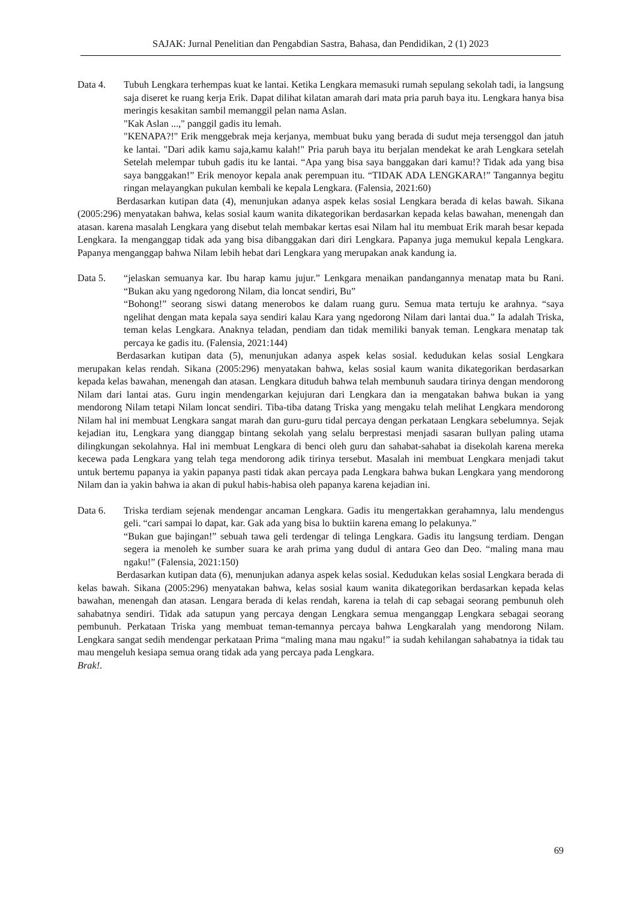SAJAK: Jurnal Penelitian dan Pengabdian Sastra, Bahasa, dan Pendidikan, 2 (1) 2023
Data 4. Tubuh Lengkara terhempas kuat ke lantai. Ketika Lengkara memasuki rumah sepulang sekolah tadi, ia langsung saja diseret ke ruang kerja Erik. Dapat dilihat kilatan amarah dari mata pria paruh baya itu. Lengkara hanya bisa meringis kesakitan sambil memanggil pelan nama Aslan.
"Kak Aslan ...," panggil gadis itu lemah.
"KENAPA?!" Erik menggebrak meja kerjanya, membuat buku yang berada di sudut meja tersenggol dan jatuh ke lantai. "Dari adik kamu saja,kamu kalah!" Pria paruh baya itu berjalan mendekat ke arah Lengkara setelah Setelah melempar tubuh gadis itu ke lantai. “Apa yang bisa saya banggakan dari kamu!? Tidak ada yang bisa saya banggakan!” Erik menoyor kepala anak perempuan itu. “TIDAK ADA LENGKARA!” Tangannya begitu ringan melayangkan pukulan kembali ke kepala Lengkara. (Falensia, 2021:60)
Berdasarkan kutipan data (4), menunjukan adanya aspek kelas sosial Lengkara berada di kelas bawah. Sikana (2005:296) menyatakan bahwa, kelas sosial kaum wanita dikategorikan berdasarkan kepada kelas bawahan, menengah dan atasan. karena masalah Lengkara yang disebut telah membakar kertas esai Nilam hal itu membuat Erik marah besar kepada Lengkara. Ia menganggap tidak ada yang bisa dibanggakan dari diri Lengkara. Papanya juga memukul kepala Lengkara. Papanya menganggap bahwa Nilam lebih hebat dari Lengkara yang merupakan anak kandung ia.
Data 5. “jelaskan semuanya kar. Ibu harap kamu jujur.” Lenkgara menaikan pandangannya menatap mata bu Rani. “Bukan aku yang ngedorong Nilam, dia loncat sendiri, Bu”
“Bohong!” seorang siswi datang menerobos ke dalam ruang guru. Semua mata tertuju ke arahnya. “saya ngelihat dengan mata kepala saya sendiri kalau Kara yang ngedorong Nilam dari lantai dua.” Ia adalah Triska, teman kelas Lengkara. Anaknya teladan, pendiam dan tidak memiliki banyak teman. Lengkara menatap tak percaya ke gadis itu. (Falensia, 2021:144)
Berdasarkan kutipan data (5), menunjukan adanya aspek kelas sosial. kedudukan kelas sosial Lengkara merupakan kelas rendah. Sikana (2005:296) menyatakan bahwa, kelas sosial kaum wanita dikategorikan berdasarkan kepada kelas bawahan, menengah dan atasan. Lengkara dituduh bahwa telah membunuh saudara tirinya dengan mendorong Nilam dari lantai atas. Guru ingin mendengarkan kejujuran dari Lengkara dan ia mengatakan bahwa bukan ia yang mendorong Nilam tetapi Nilam loncat sendiri. Tiba-tiba datang Triska yang mengaku telah melihat Lengkara mendorong Nilam hal ini membuat Lengkara sangat marah dan guru-guru tidal percaya dengan perkataan Lengkara sebelumnya. Sejak kejadian itu, Lengkara yang dianggap bintang sekolah yang selalu berprestasi menjadi sasaran bullyan paling utama dilingkungan sekolahnya. Hal ini membuat Lengkara di benci oleh guru dan sahabat-sahabat ia disekolah karena mereka kecewa pada Lengkara yang telah tega mendorong adik tirinya tersebut. Masalah ini membuat Lengkara menjadi takut untuk bertemu papanya ia yakin papanya pasti tidak akan percaya pada Lengkara bahwa bukan Lengkara yang mendorong Nilam dan ia yakin bahwa ia akan di pukul habis-habisa oleh papanya karena kejadian ini.
Data 6. Triska terdiam sejenak mendengar ancaman Lengkara. Gadis itu mengertakkan gerahamnya, lalu mendengus geli. “cari sampai lo dapat, kar. Gak ada yang bisa lo buktiin karena emang lo pelakunya.”
“Bukan gue bajingan!” sebuah tawa geli terdengar di telinga Lengkara. Gadis itu langsung terdiam. Dengan segera ia menoleh ke sumber suara ke arah prima yang dudul di antara Geo dan Deo. “maling mana mau ngaku!” (Falensia, 2021:150)
Berdasarkan kutipan data (6), menunjukan adanya aspek kelas sosial. Kedudukan kelas sosial Lengkara berada di kelas bawah. Sikana (2005:296) menyatakan bahwa, kelas sosial kaum wanita dikategorikan berdasarkan kepada kelas bawahan, menengah dan atasan. Lengara berada di kelas rendah, karena ia telah di cap sebagai seorang pembunuh oleh sahabatnya sendiri. Tidak ada satupun yang percaya dengan Lengkara semua menganggap Lengkara sebagai seorang pembunuh. Perkataan Triska yang membuat teman-temannya percaya bahwa Lengkaralah yang mendorong Nilam. Lengkara sangat sedih mendengar perkataan Prima “maling mana mau ngaku!” ia sudah kehilangan sahabatnya ia tidak tau mau mengeluh kesiapa semua orang tidak ada yang percaya pada Lengkara.
Brak!.
69